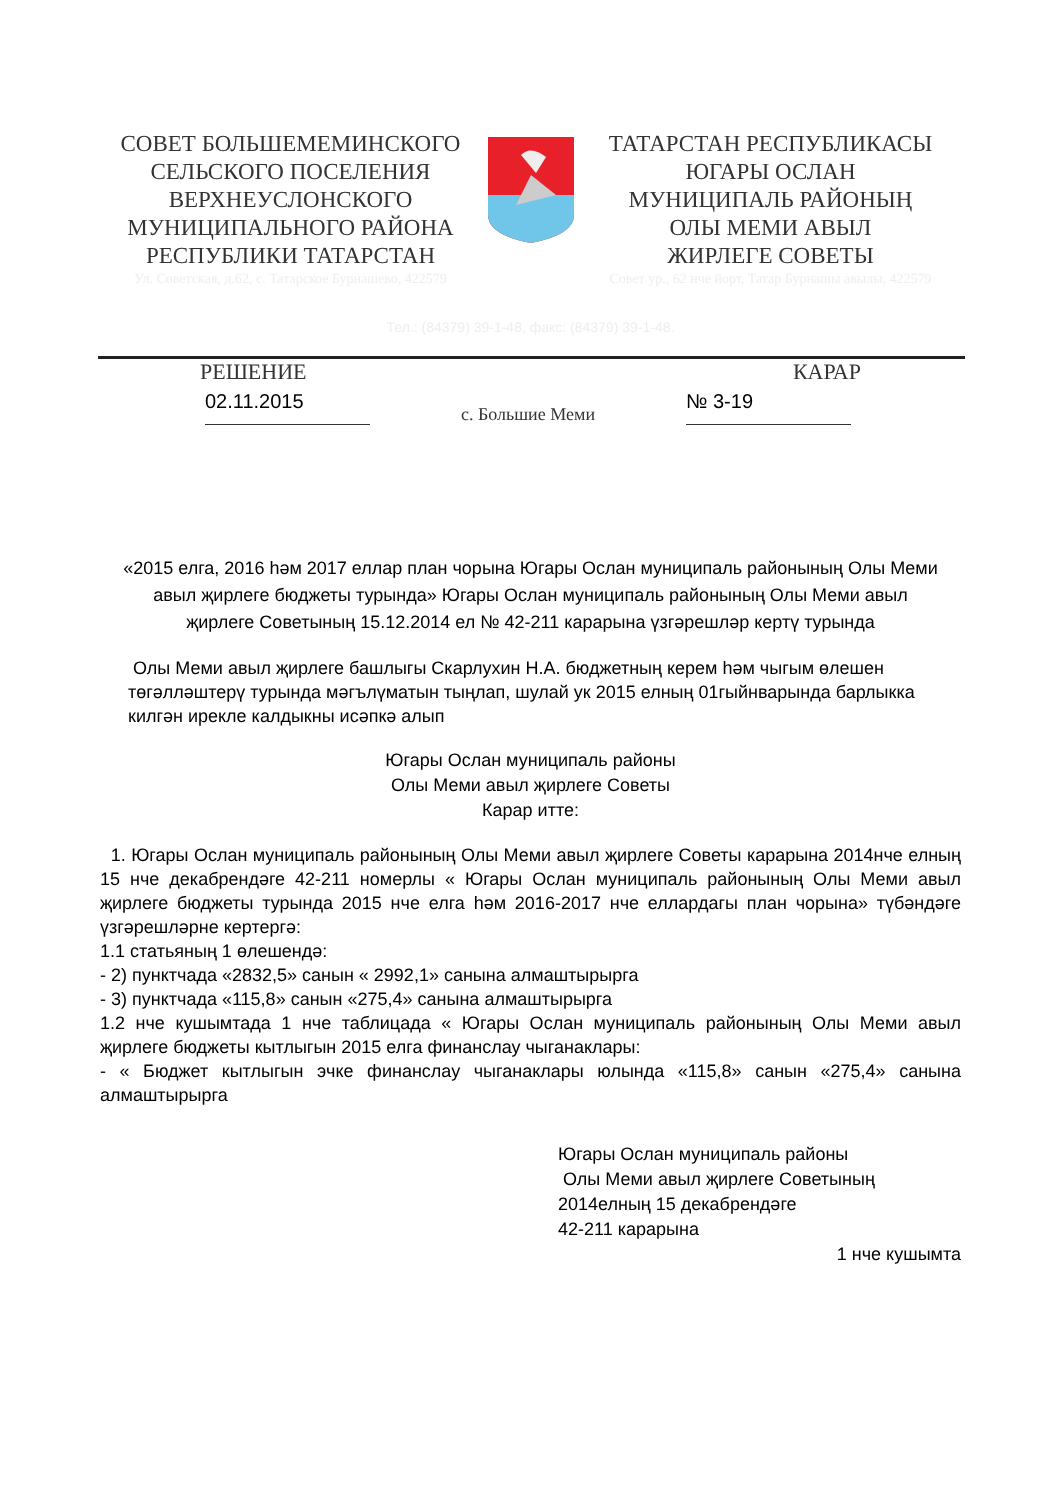СОВЕТ БОЛЬШЕМЕМИНСКОГО
СЕЛЬСКОГО ПОСЕЛЕНИЯ
ВЕРХНЕУСЛОНСКОГО
МУНИЦИПАЛЬНОГО РАЙОНА
РЕСПУБЛИКИ ТАТАРСТАН
Ул. Советская, д.62, с. Татарское Бурнашево, 422579
ТАТАРСТАН РЕСПУБЛИКАСЫ
ЮГАРЫ ОСЛАН
МУНИЦИПАЛЬ РАЙОНЫҢ
ОЛЫ МЕМИ АВЫЛ
ЖИРЛЕГЕ СОВЕТЫ
Совет ур., 62 нче йорт, Татар Бурнашы авылы, 422579
Тел.: (84379) 39-1-48, факс: (84379) 39-1-48.
РЕШЕНИЕ КАРАР
02.11.2015 с. Большие Меми № 3-19
«2015 елга, 2016 һәм 2017 еллар план чорына Югары Ослан муниципаль районының Олы Меми авыл җирлеге бюджеты турында» Югары Ослан муниципаль районының Олы Меми авыл җирлеге Советының 15.12.2014 ел № 42-211 карарына үзгәрешләр кертү турында
Олы Меми авыл җирлеге башлыгы Скарлухин Н.А. бюджетның керем һәм чыгым өлешен төгәлләштерү турында мәгълүматын тыңлап, шулай ук 2015 елның 01гыйнварында барлыкка килгән ирекле калдыкны исәпкә алып
Югары Ослан муниципаль районы
Олы Меми авыл җирлеге Советы
Карар итте:
1. Югары Ослан муниципаль районының Олы Меми авыл җирлеге Советы карарына 2014нче елның 15 нче декабрендәге 42-211 номерлы « Югары Ослан муниципаль районының Олы Меми авыл җирлеге бюджеты турында 2015 нче елга һәм 2016-2017 нче еллардагы план чорына» түбәндәге үзгәрешләрне кертергә:
1.1 статьяның 1 өлешендә:
- 2) пунктчада «2832,5» санын « 2992,1» санына алмаштырырга
- 3) пунктчада «115,8» санын «275,4» санына алмаштырырга
1.2 нче кушымтада 1 нче таблицада « Югары Ослан муниципаль районының Олы Меми авыл җирлеге бюджеты кытлыгын 2015 елга финанслау чыганаклары:
- « Бюджет кытлыгын эчке финанслау чыганаклары юлында «115,8» санын «275,4» санына алмаштырырга
Югары Ослан муниципаль районы
Олы Меми авыл җирлеге Советының
2014елның 15 декабрендәге
42-211 карарына
1 нче кушымта